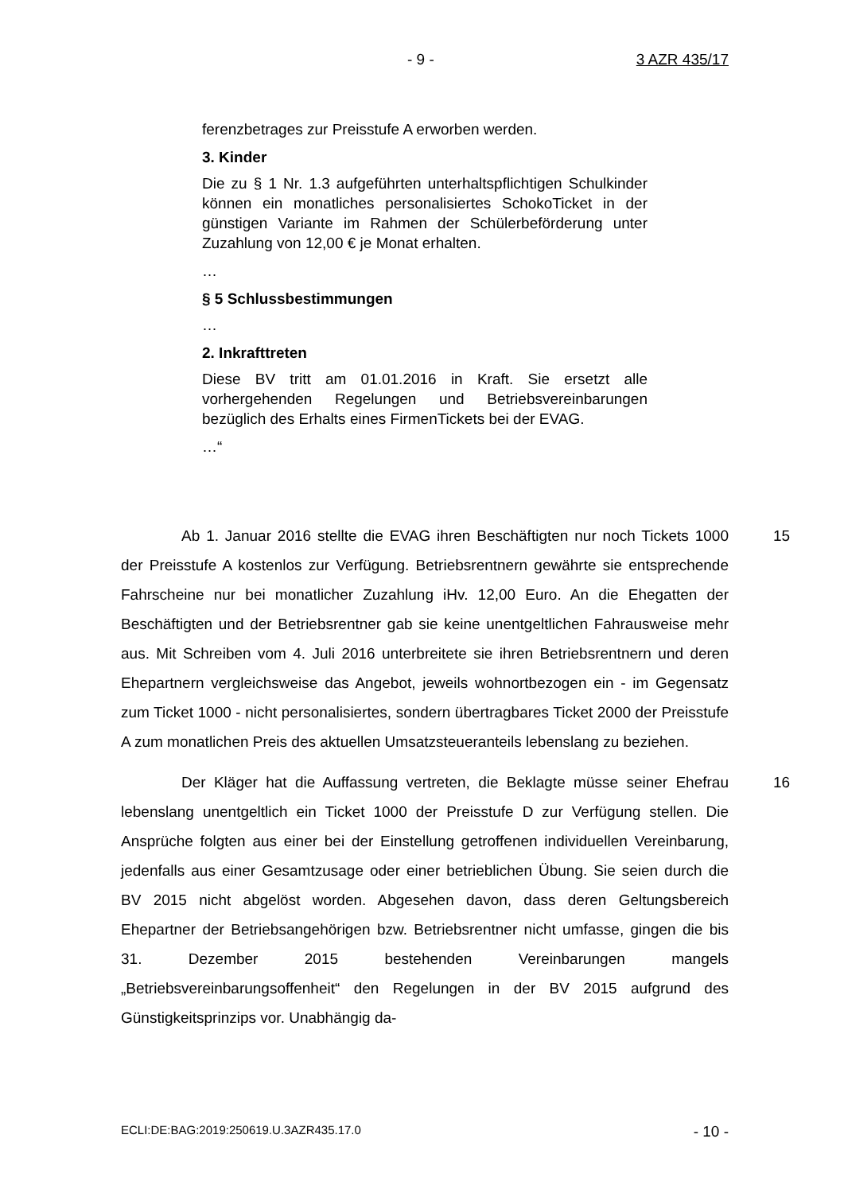- 9 - 3 AZR 435/17
ferenzbetrages zur Preisstufe A erworben werden.
3. Kinder
Die zu § 1 Nr. 1.3 aufgeführten unterhaltspflichtigen Schulkinder können ein monatliches personalisiertes SchokoTicket in der günstigen Variante im Rahmen der Schülerbeförderung unter Zuzahlung von 12,00 € je Monat erhalten.
…
§ 5 Schlussbestimmungen
…
2. Inkrafttreten
Diese BV tritt am 01.01.2016 in Kraft. Sie ersetzt alle vorhergehenden Regelungen und Betriebsvereinbarungen bezüglich des Erhalts eines FirmenTickets bei der EVAG.
…“
15 Ab 1. Januar 2016 stellte die EVAG ihren Beschäftigten nur noch Tickets 1000 der Preisstufe A kostenlos zur Verfügung. Betriebsrentnern gewährte sie entsprechende Fahrscheine nur bei monatlicher Zuzahlung iHv. 12,00 Euro. An die Ehegatten der Beschäftigten und der Betriebsrentner gab sie keine unentgeltlichen Fahrausweise mehr aus. Mit Schreiben vom 4. Juli 2016 unterbreitete sie ihren Betriebsrentnern und deren Ehepartnern vergleichsweise das Angebot, jeweils wohnortbezogen ein - im Gegensatz zum Ticket 1000 - nicht personalisiertes, sondern übertragbares Ticket 2000 der Preisstufe A zum monatlichen Preis des aktuellen Umsatzsteueranteils lebenslang zu beziehen.
16 Der Kläger hat die Auffassung vertreten, die Beklagte müsse seiner Ehefrau lebenslang unentgeltlich ein Ticket 1000 der Preisstufe D zur Verfügung stellen. Die Ansprüche folgten aus einer bei der Einstellung getroffenen individuellen Vereinbarung, jedenfalls aus einer Gesamtzusage oder einer betrieblichen Übung. Sie seien durch die BV 2015 nicht abgelöst worden. Abgesehen davon, dass deren Geltungsbereich Ehepartner der Betriebsangehörigen bzw. Betriebsrentner nicht umfasse, gingen die bis 31. Dezember 2015 bestehenden Vereinbarungen mangels „Betriebsvereinbarungsoffenheit“ den Regelungen in der BV 2015 aufgrund des Günstigkeitsprinzips vor. Unabhängig da-
ECLI:DE:BAG:2019:250619.U.3AZR435.17.0 - 10 -